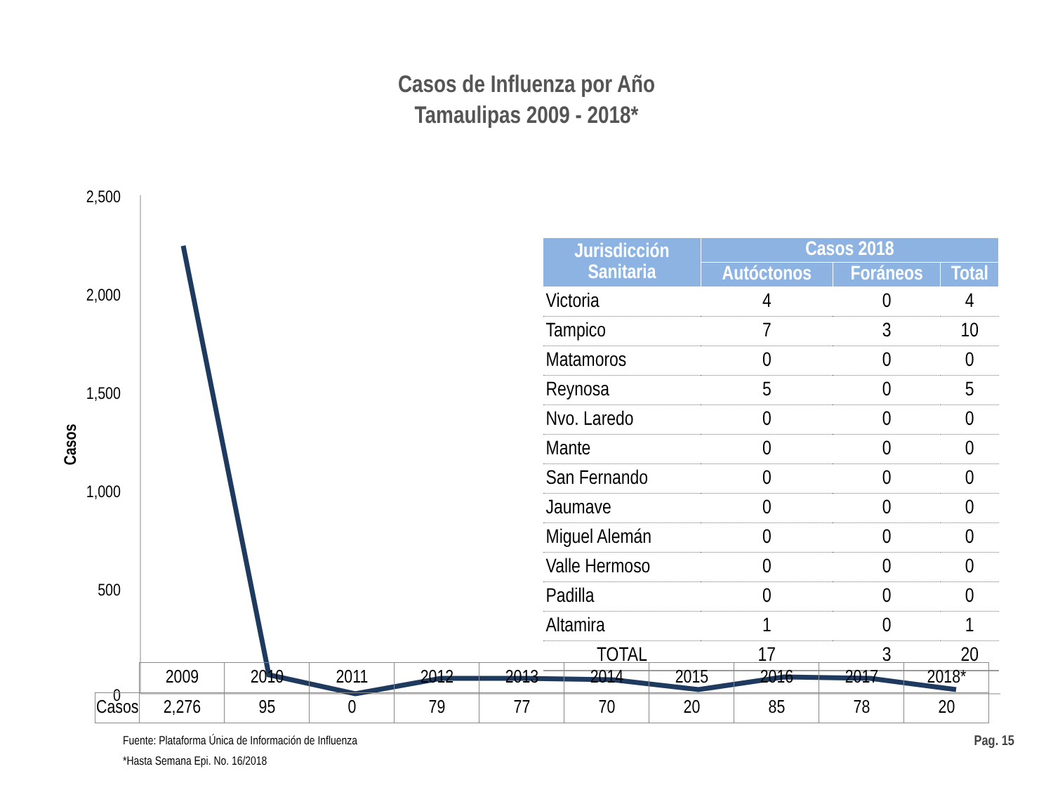Casos de Influenza por Año
Tamaulipas 2009 - 2018*
2,500
2,000
1,500
1,000
500
0
Casos
| Jurisdicción Sanitaria | Casos 2018 | | |
| --- | --- | --- | --- |
| | Autóctonos | Foráneos | Total |
| Victoria | 4 | 0 | 4 |
| Tampico | 7 | 3 | 10 |
| Matamoros | 0 | 0 | 0 |
| Reynosa | 5 | 0 | 5 |
| Nvo. Laredo | 0 | 0 | 0 |
| Mante | 0 | 0 | 0 |
| San Fernando | 0 | 0 | 0 |
| Jaumave | 0 | 0 | 0 |
| Miguel Alemán | 0 | 0 | 0 |
| Valle Hermoso | 0 | 0 | 0 |
| Padilla | 0 | 0 | 0 |
| Altamira | 1 | 0 | 1 |
| TOTAL | 17 | 3 | 20 |
| | 2009 | 2010 | 2011 | 2012 | 2013 | 2014 | 2015 | 2016 | 2017 | 2018* |
| --- | --- | --- | --- | --- | --- | --- | --- | --- | --- | --- |
| Casos | 2,276 | 95 | 0 | 79 | 77 | 70 | 20 | 85 | 78 | 20 |
Fuente: Plataforma Única de Información de Influenza
*Hasta Semana Epi. No. 16/2018
Pag. 15